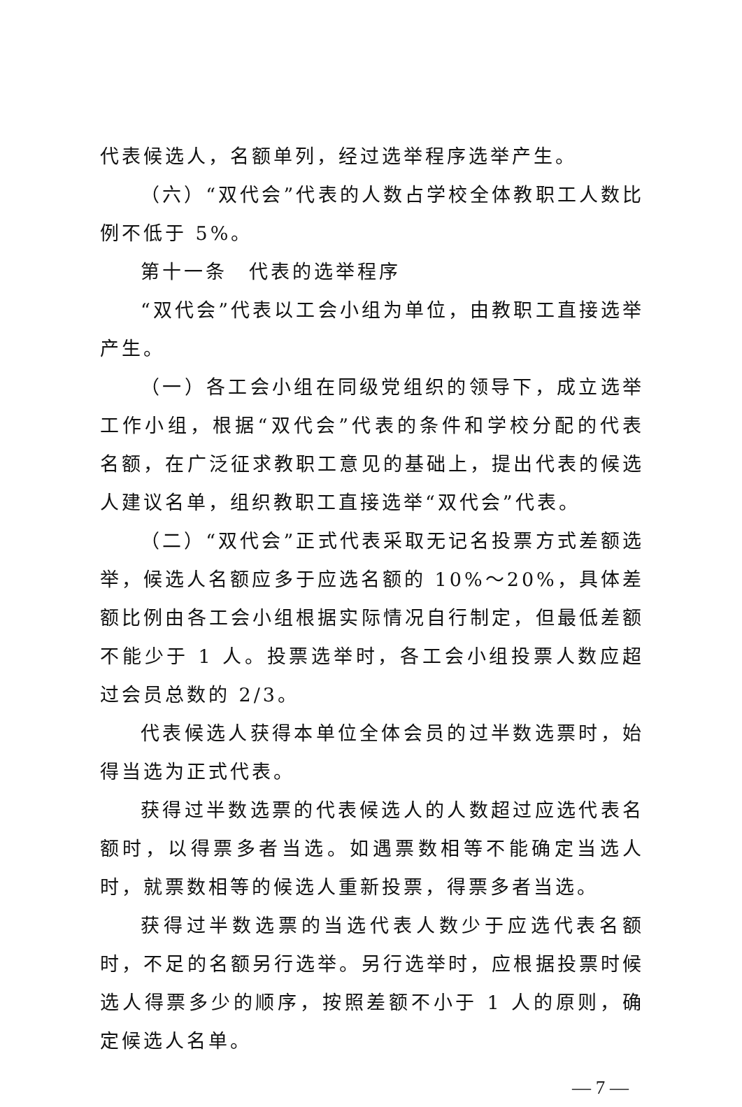代表候选人，名额单列，经过选举程序选举产生。
（六）“双代会”代表的人数占学校全体教职工人数比例不低于 5%。
第十一条　代表的选举程序
“双代会”代表以工会小组为单位，由教职工直接选举产生。
（一）各工会小组在同级党组织的领导下，成立选举工作小组，根据“双代会”代表的条件和学校分配的代表名额，在广泛征求教职工意见的基础上，提出代表的候选人建议名单，组织教职工直接选举“双代会”代表。
（二）“双代会”正式代表采取无记名投票方式差额选举，候选人名额应多于应选名额的 10%～20%，具体差额比例由各工会小组根据实际情况自行制定，但最低差额不能少于 1 人。投票选举时，各工会小组投票人数应超过会员总数的 2/3。
代表候选人获得本单位全体会员的过半数选票时，始得当选为正式代表。
获得过半数选票的代表候选人的人数超过应选代表名额时，以得票多者当选。如遇票数相等不能确定当选人时，就票数相等的候选人重新投票，得票多者当选。
获得过半数选票的当选代表人数少于应选代表名额时，不足的名额另行选举。另行选举时，应根据投票时候选人得票多少的顺序，按照差额不小于 1 人的原则，确定候选人名单。
— 7 —